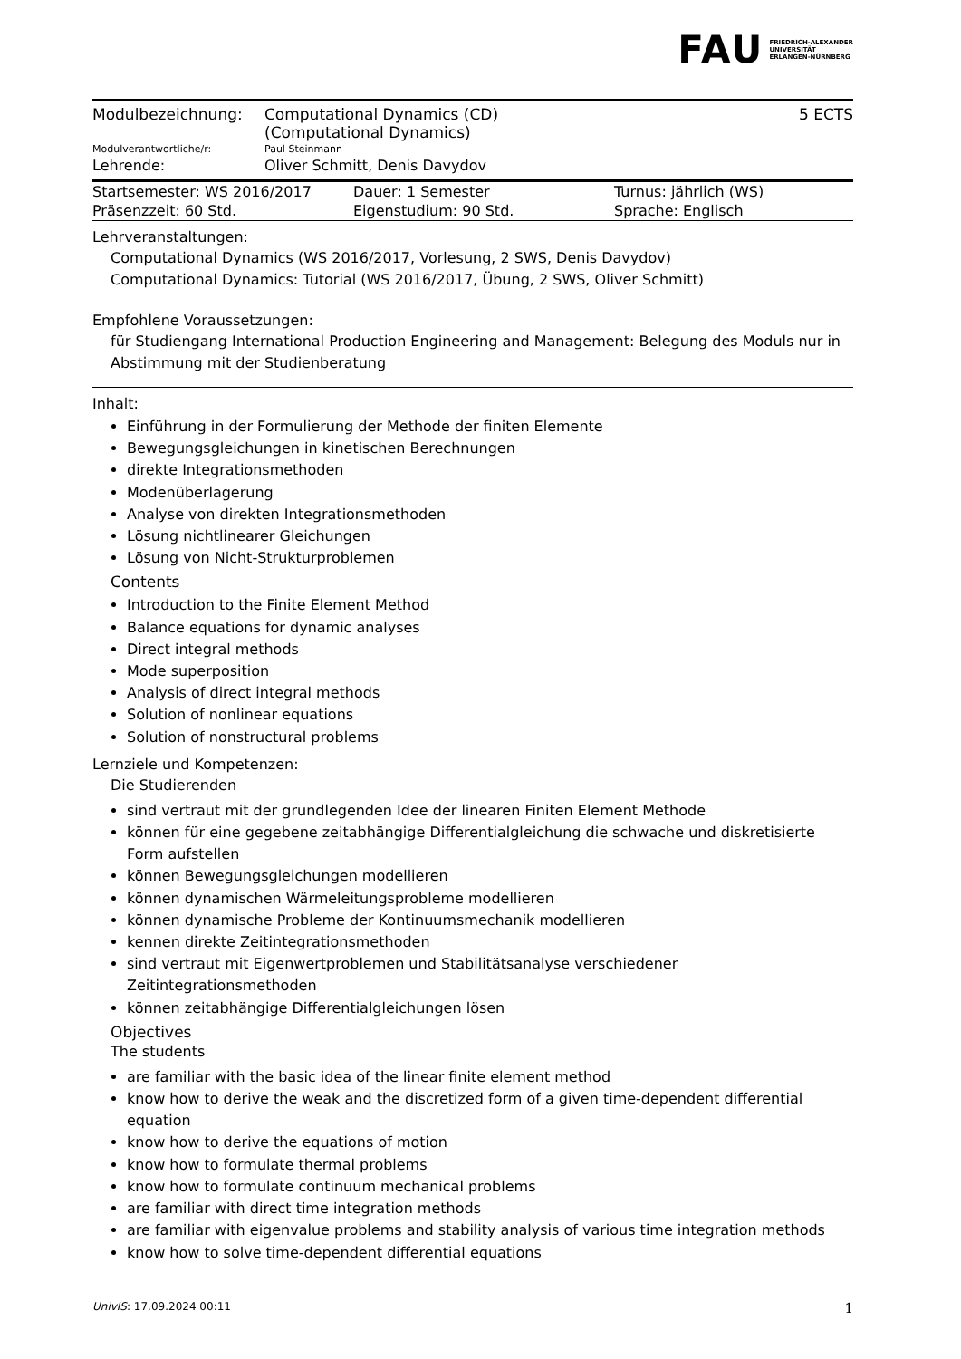FAU FRIEDRICH-ALEXANDER
UNIVERSITÄT
ERLANGEN-NÜRNBERG
| Modulbezeichnung: | Computational Dynamics (CD) (Computational Dynamics) | 5 ECTS |
| Modulverantwortliche/r: | Paul Steinmann | |
| Lehrende: | Oliver Schmitt, Denis Davydov | |
| Startsemester: WS 2016/2017 | Dauer: 1 Semester | Turnus: jährlich (WS) |
| Präsenzzeit: 60 Std. | Eigenstudium: 90 Std. | Sprache: Englisch |
Lehrveranstaltungen:
Computational Dynamics (WS 2016/2017, Vorlesung, 2 SWS, Denis Davydov)
Computational Dynamics: Tutorial (WS 2016/2017, Übung, 2 SWS, Oliver Schmitt)
Empfohlene Voraussetzungen:
für Studiengang International Production Engineering and Management: Belegung des Moduls nur in Abstimmung mit der Studienberatung
Inhalt:
Einführung in der Formulierung der Methode der finiten Elemente
Bewegungsgleichungen in kinetischen Berechnungen
direkte Integrationsmethoden
Modenüberlagerung
Analyse von direkten Integrationsmethoden
Lösung nichtlinearer Gleichungen
Lösung von Nicht-Strukturproblemen
Contents
Introduction to the Finite Element Method
Balance equations for dynamic analyses
Direct integral methods
Mode superposition
Analysis of direct integral methods
Solution of nonlinear equations
Solution of nonstructural problems
Lernziele und Kompetenzen:
Die Studierenden
sind vertraut mit der grundlegenden Idee der linearen Finiten Element Methode
können für eine gegebene zeitabhängige Differentialgleichung die schwache und diskretisierte Form aufstellen
können Bewegungsgleichungen modellieren
können dynamischen Wärmeleitungsprobleme modellieren
können dynamische Probleme der Kontinuumsmechanik modellieren
kennen direkte Zeitintegrationsmethoden
sind vertraut mit Eigenwertproblemen und Stabilitätsanalyse verschiedener Zeitintegrationsmethoden
können zeitabhängige Differentialgleichungen lösen
Objectives
The students
are familiar with the basic idea of the linear finite element method
know how to derive the weak and the discretized form of a given time-dependent differential equation
know how to derive the equations of motion
know how to formulate thermal problems
know how to formulate continuum mechanical problems
are familiar with direct time integration methods
are familiar with eigenvalue problems and stability analysis of various time integration methods
know how to solve time-dependent differential equations
UnivIS: 17.09.2024 00:11 1